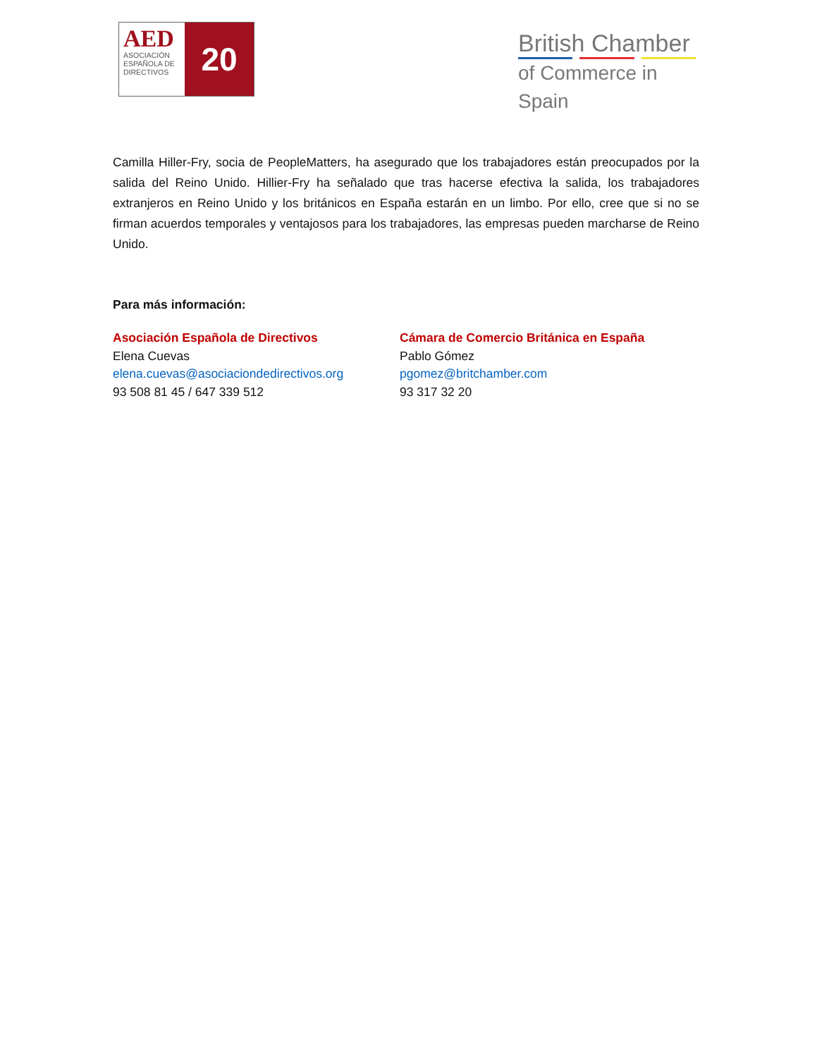AED
ASOCIACIÓN ESPAÑOLA DE DIRECTIVOS
20
British Chamber
of Commerce in Spain
Camilla Hiller-Fry, socia de PeopleMatters, ha asegurado que los trabajadores están preocupados por la salida del Reino Unido. Hillier-Fry ha señalado que tras hacerse efectiva la salida, los trabajadores extranjeros en Reino Unido y los británicos en España estarán en un limbo. Por ello, cree que si no se firman acuerdos temporales y ventajosos para los trabajadores, las empresas pueden marcharse de Reino Unido.
Para más información:
Asociación Española de Directivos
Elena Cuevas
elena.cuevas@asociaciondedirectivos.org
93 508 81 45 / 647 339 512
Cámara de Comercio Británica en España
Pablo Gómez
pgomez@britchamber.com
93 317 32 20